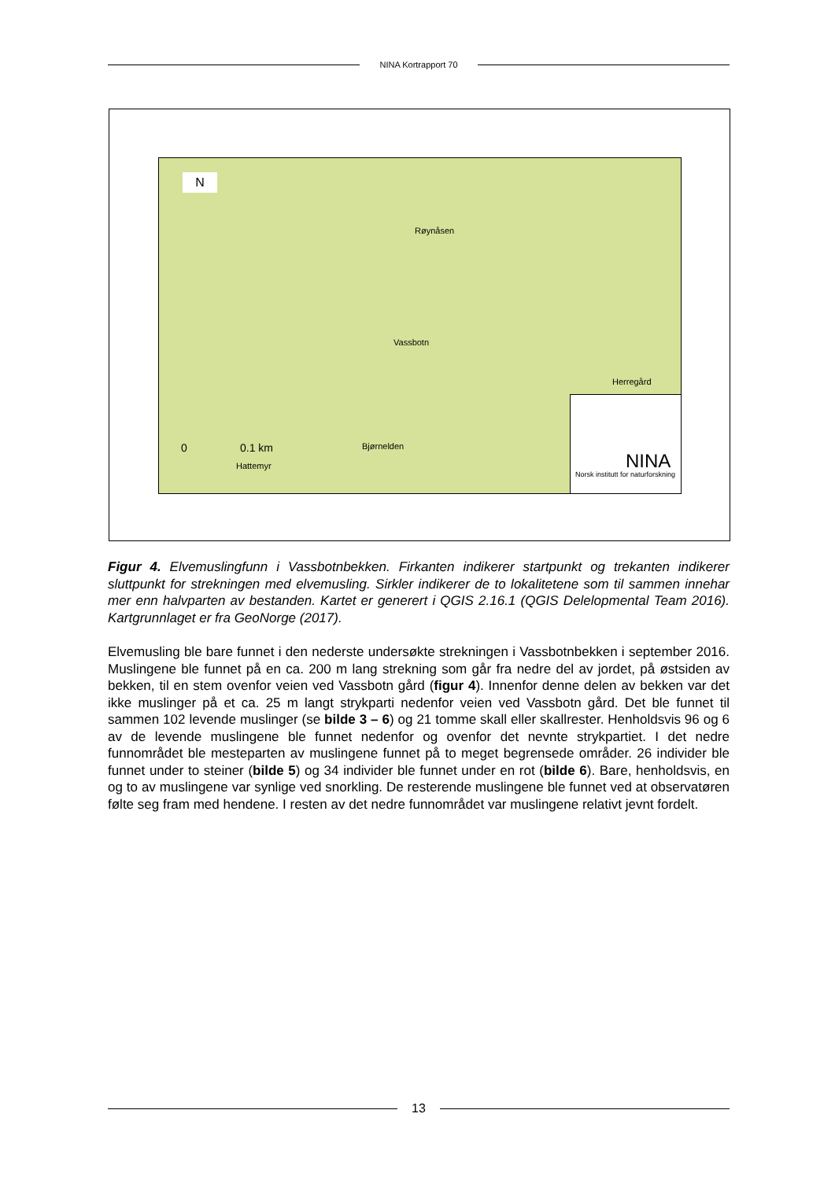NINA Kortrapport 70
N
Røynåsen
Vassbotn
Herregård
Bjørnelden
0 0.1 km
Hattemyr
NINA
Norsk institutt for naturforskning
Figur 4. Elvemuslingfunn i Vassbotnbekken. Firkanten indikerer startpunkt og trekanten indikerer sluttpunkt for strekningen med elvemusling. Sirkler indikerer de to lokalitetene som til sammen innehar mer enn halvparten av bestanden. Kartet er generert i QGIS 2.16.1 (QGIS Delelopmental Team 2016). Kartgrunnlaget er fra GeoNorge (2017).
Elvemusling ble bare funnet i den nederste undersøkte strekningen i Vassbotnbekken i september 2016. Muslingene ble funnet på en ca. 200 m lang strekning som går fra nedre del av jordet, på østsiden av bekken, til en stem ovenfor veien ved Vassbotn gård (figur 4). Innenfor denne delen av bekken var det ikke muslinger på et ca. 25 m langt strykparti nedenfor veien ved Vassbotn gård. Det ble funnet til sammen 102 levende muslinger (se bilde 3 – 6) og 21 tomme skall eller skallrester. Henholdsvis 96 og 6 av de levende muslingene ble funnet nedenfor og ovenfor det nevnte strykpartiet. I det nedre funnområdet ble mesteparten av muslingene funnet på to meget begrensede områder. 26 individer ble funnet under to steiner (bilde 5) og 34 individer ble funnet under en rot (bilde 6). Bare, henholdsvis, en og to av muslingene var synlige ved snorkling. De resterende muslingene ble funnet ved at observatøren følte seg fram med hendene. I resten av det nedre funnområdet var muslingene relativt jevnt fordelt.
13